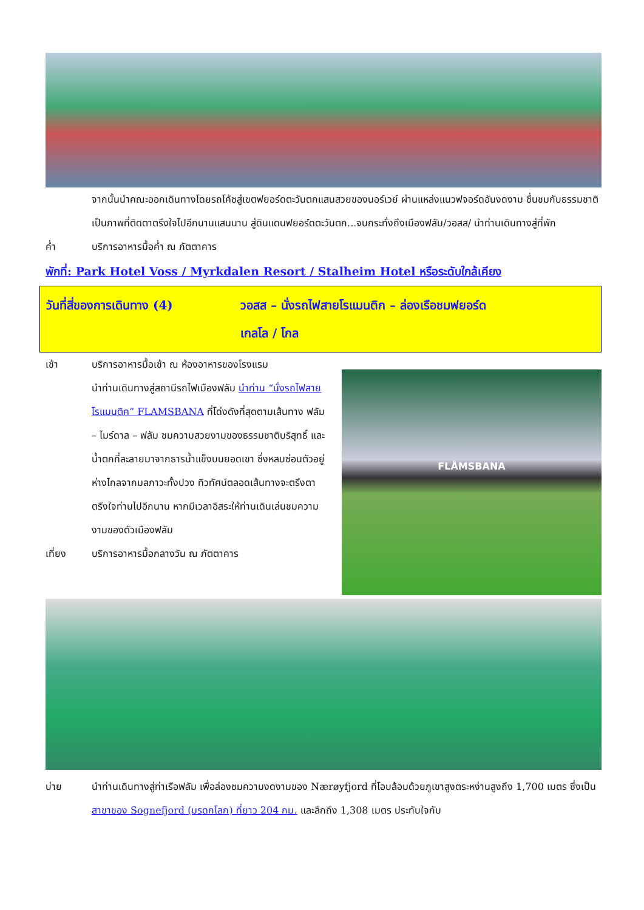จากนั้นนำคณะออกเดินทางโดยรถโค้ชสู่เขตฟยอร์ดตะวันตกแสนสวยของนอร์เวย์ ผ่านแหล่งแนวฟจอร์ดอันงดงาม ชื่นชมกับธรรมชาติเป็นภาพที่ติดตาตรึงใจไปอีกนานแสนนาน สู่ดินแดนฟยอร์ดตะวันตก...จนกระทั่งถึงเมืองฟลัม/วอสส/ นำท่านเดินทางสู่ที่พัก
ค่ำ บริการอาหารมื้อค่ำ ณ ภัตตาคาร
พักที่: Park Hotel Voss / Myrkdalen Resort / Stalheim Hotel หรือระดับใกล้เคียง
วันที่สี่ของการเดินทาง (4) วอสส – นั่งรถไฟสายโรแมนติก – ล่องเรือชมฟยอร์ด
เกลโล / โกล
เช้า บริการอาหารมื้อเช้า ณ ห้องอาหารของโรงแรม
นำท่านเดินทางสู่สถานีรถไฟเมืองฟลัม นำท่าน “นั่งรถไฟสายโรแมนติค” FLAMSBANA ที่โด่งดังที่สุดตามเส้นทาง ฟลัม – ไมร์ดาล – ฟลัม ชมความสวยงามของธรรมชาติบริสุทธิ์ และน้ำตกที่ละลายมาจากธารน้ำแข็งบนยอดเขา ซึ่งหลบซ่อนตัวอยู่ห่างไกลจากมลภาวะทั้งปวง ทิวทัศน์ตลอดเส้นทางจะตรึงตาตรึงใจท่านไปอีกนาน หากมีเวลาอิสระให้ท่านเดินเล่นชมความงามของตัวเมืองฟลัม
เที่ยง บริการอาหารมื้อกลางวัน ณ ภัตตาคาร
FLÅMSBANA
บ่าย นำท่านเดินทางสู่ท่าเรือฟลัม เพื่อล่องชมความงดงามของ Nærøyfjord ที่โอบล้อมด้วยภูเขาสูงตระหง่านสูงถึง 1,700 เมตร ซึ่งเป็นสาขาของ Sognefjord (มรดกโลก) ที่ยาว 204 กม. และลึกถึง 1,308 เมตร ประทับใจกับ